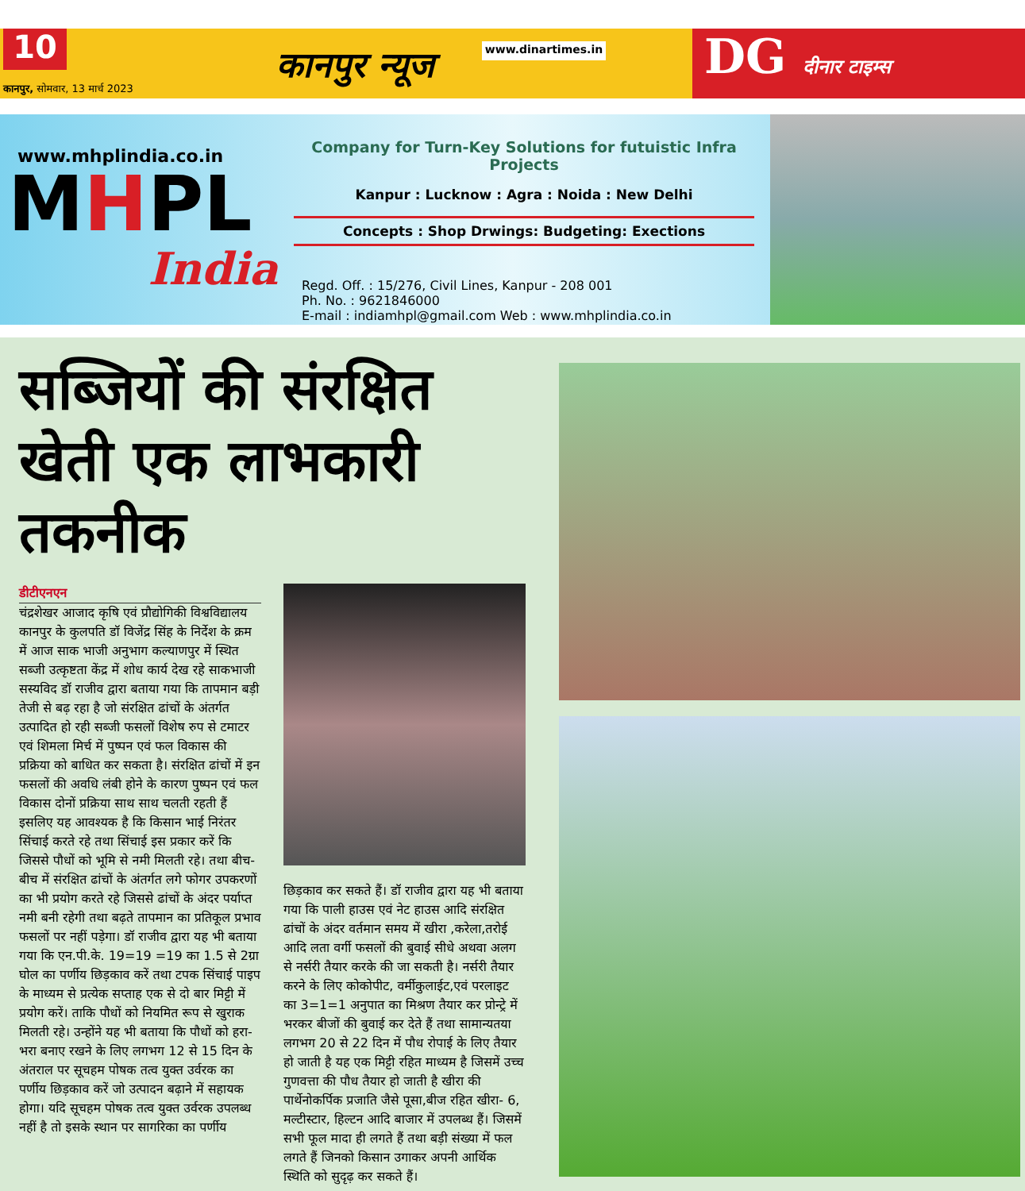10
कानपुर, सोमवार, 13 मार्च 2023
कानपुर न्यूज
www.dinartimes.in
DG दीनार टाइम्स
www.mhplindia.co.in
MHPL
India
Company for Turn-Key Solutions for futuistic Infra Projects
Kanpur : Lucknow : Agra : Noida : New Delhi
Concepts : Shop Drwings: Budgeting: Exections
Regd. Off. : 15/276, Civil Lines, Kanpur - 208 001
Ph. No. : 9621846000
E-mail : indiamhpl@gmail.com Web : www.mhplindia.co.in
सब्जियों की संरक्षित खेती एक लाभकारी तकनीक
डीटीएनएन
चंद्रशेखर आजाद कृषि एवं प्रौद्योगिकी विश्वविद्यालय कानपुर के कुलपति डॉ विजेंद्र सिंह के निर्देश के क्रम में आज साक भाजी अनुभाग कल्याणपुर में स्थित सब्जी उत्कृष्टता केंद्र में शोध कार्य देख रहे साकभाजी सस्यविद डॉ राजीव द्वारा बताया गया कि तापमान बड़ी तेजी से बढ़ रहा है जो संरक्षित ढांचों के अंतर्गत उत्पादित हो रही सब्जी फसलों विशेष रुप से टमाटर एवं शिमला मिर्च में पुष्पन एवं फल विकास की प्रक्रिया को बाधित कर सकता है। संरक्षित ढांचों में इन फसलों की अवधि लंबी होने के कारण पुष्पन एवं फल विकास दोनों प्रक्रिया साथ साथ चलती रहती हैं इसलिए यह आवश्यक है कि किसान भाई निरंतर सिंचाई करते रहे तथा सिंचाई इस प्रकार करें कि जिससे पौधों को भूमि से नमी मिलती रहे। तथा बीच-बीच में संरक्षित ढांचों के अंतर्गत लगे फोगर उपकरणों का भी प्रयोग करते रहे जिससे ढांचों के अंदर पर्याप्त नमी बनी रहेगी तथा बढ़ते तापमान का प्रतिकूल प्रभाव फसलों पर नहीं पड़ेगा। डॉ राजीव द्वारा यह भी बताया गया कि एन.पी.के. 19=19 =19 का 1.5 से 2ग्रा घोल का पर्णीय छिड़काव करें तथा टपक सिंचाई पाइप के माध्यम से प्रत्येक सप्ताह एक से दो बार मिट्टी में प्रयोग करें। ताकि पौधों को नियमित रूप से खुराक मिलती रहे। उन्होंने यह भी बताया कि पौधों को हरा-भरा बनाए रखने के लिए लगभग 12 से 15 दिन के अंतराल पर सूचहम पोषक तत्व युक्त उर्वरक का पर्णीय छिड़काव करें जो उत्पादन बढ़ाने में सहायक होगा। यदि सूचहम पोषक तत्व युक्त उर्वरक उपलब्ध नहीं है तो इसके स्थान पर सागरिका का पर्णीय
छिड़काव कर सकते हैं। डॉ राजीव द्वारा यह भी बताया गया कि पाली हाउस एवं नेट हाउस आदि संरक्षित ढांचों के अंदर वर्तमान समय में खीरा ,करेला,तरोई आदि लता वर्गी फसलों की बुवाई सीधे अथवा अलग से नर्सरी तैयार करके की जा सकती है। नर्सरी तैयार करने के लिए कोकोपीट, वर्मीकुलाईट,एवं परलाइट का 3=1=1 अनुपात का मिश्रण तैयार कर प्रोन्ट्रे में भरकर बीजों की बुवाई कर देते हैं तथा सामान्यतया लगभग 20 से 22 दिन में पौध रोपाई के लिए तैयार हो जाती है यह एक मिट्टी रहित माध्यम है जिसमें उच्च गुणवत्ता की पौध तैयार हो जाती है खीरा की पार्थेनोकर्पिक प्रजाति जैसे पूसा,बीज रहित खीरा- 6, मल्टीस्टार, हिल्टन आदि बाजार में उपलब्ध हैं। जिसमें सभी फूल मादा ही लगते हैं तथा बड़ी संख्या में फल लगते हैं जिनको किसान उगाकर अपनी आर्थिक स्थिति को सुदृढ़ कर सकते हैं।